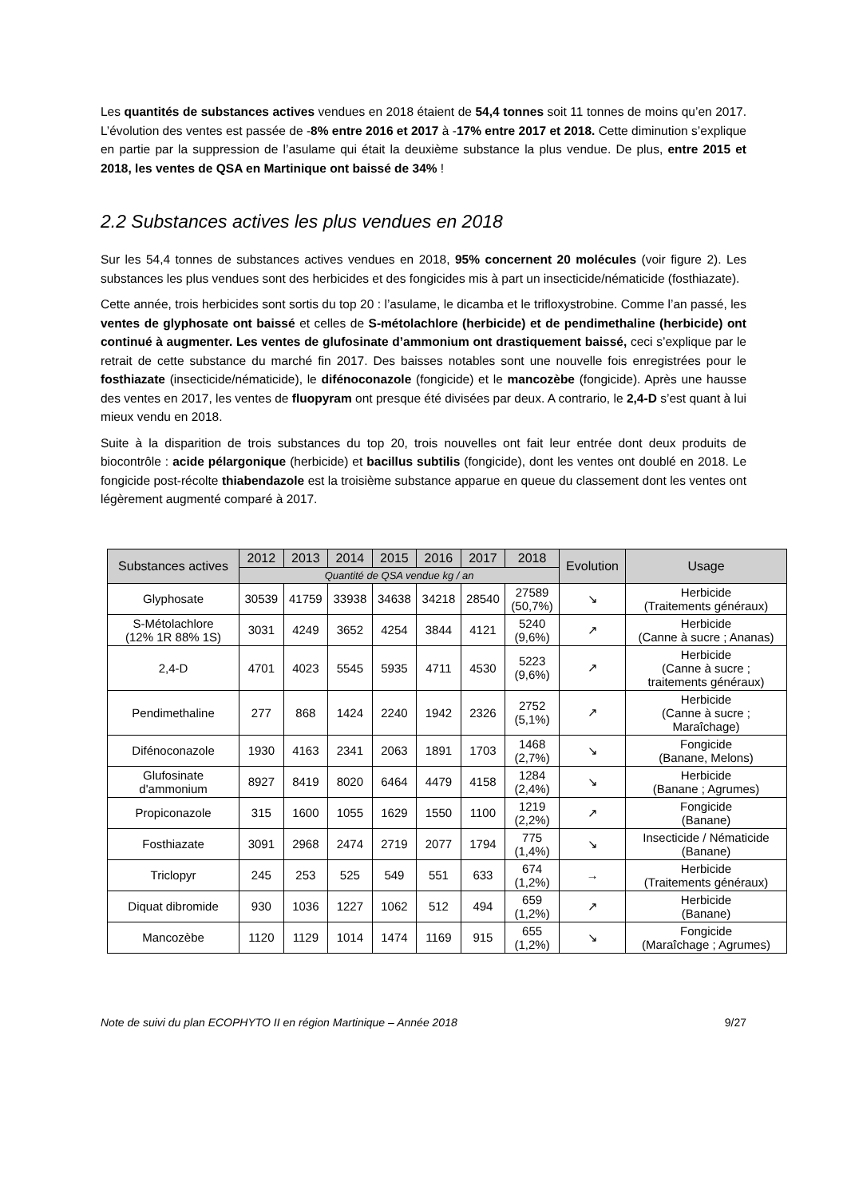Les quantités de substances actives vendues en 2018 étaient de 54,4 tonnes soit 11 tonnes de moins qu’en 2017. L’évolution des ventes est passée de -8% entre 2016 et 2017 à -17% entre 2017 et 2018. Cette diminution s’explique en partie par la suppression de l’asulame qui était la deuxième substance la plus vendue. De plus, entre 2015 et 2018, les ventes de QSA en Martinique ont baissé de 34% !
2.2 Substances actives les plus vendues en 2018
Sur les 54,4 tonnes de substances actives vendues en 2018, 95% concernent 20 molécules (voir figure 2). Les substances les plus vendues sont des herbicides et des fongicides mis à part un insecticide/nématicide (fosthiazate).
Cette année, trois herbicides sont sortis du top 20 : l’asulame, le dicamba et le trifloxystrobine. Comme l’an passé, les ventes de glyphosate ont baissé et celles de S-métolachlore (herbicide) et de pendimethaline (herbicide) ont continué à augmenter. Les ventes de glufosinate d’ammonium ont drastiquement baissé, ceci s’explique par le retrait de cette substance du marché fin 2017. Des baisses notables sont une nouvelle fois enregistrées pour le fosthiazate (insecticide/nématicide), le difénoconazole (fongicide) et le mancozèbe (fongicide). Après une hausse des ventes en 2017, les ventes de fluopyram ont presque été divisées par deux. A contrario, le 2,4-D s’est quant à lui mieux vendu en 2018.
Suite à la disparition de trois substances du top 20, trois nouvelles ont fait leur entrée dont deux produits de biocontrôle : acide pélargonique (herbicide) et bacillus subtilis (fongicide), dont les ventes ont doublé en 2018. Le fongicide post-récolte thiabendazole est la troisième substance apparue en queue du classement dont les ventes ont légèrement augmenté comparé à 2017.
| Substances actives | 2012 | 2013 | 2014 | 2015 | 2016 | 2017 | 2018 | Evolution | Usage |
| --- | --- | --- | --- | --- | --- | --- | --- | --- | --- |
| | Quantité de QSA vendue kg / an | | | | | | | | |
| Glyphosate | 30539 | 41759 | 33938 | 34638 | 34218 | 28540 | 27589 (50,7%) | ↘ | Herbicide (Traitements généraux) |
| S-Métolachlore (12% 1R 88% 1S) | 3031 | 4249 | 3652 | 4254 | 3844 | 4121 | 5240 (9,6%) | ↗ | Herbicide (Canne à sucre ; Ananas) |
| 2,4-D | 4701 | 4023 | 5545 | 5935 | 4711 | 4530 | 5223 (9,6%) | ↗ | Herbicide (Canne à sucre ; traitements généraux) |
| Pendimethaline | 277 | 868 | 1424 | 2240 | 1942 | 2326 | 2752 (5,1%) | ↗ | Herbicide (Canne à sucre ; Maraîchage) |
| Difénoconazole | 1930 | 4163 | 2341 | 2063 | 1891 | 1703 | 1468 (2,7%) | ↘ | Fongicide (Banane, Melons) |
| Glufosinate d'ammonium | 8927 | 8419 | 8020 | 6464 | 4479 | 4158 | 1284 (2,4%) | ↘ | Herbicide (Banane ; Agrumes) |
| Propiconazole | 315 | 1600 | 1055 | 1629 | 1550 | 1100 | 1219 (2,2%) | ↗ | Fongicide (Banane) |
| Fosthiazate | 3091 | 2968 | 2474 | 2719 | 2077 | 1794 | 775 (1,4%) | ↘ | Insecticide / Nématicide (Banane) |
| Triclopyr | 245 | 253 | 525 | 549 | 551 | 633 | 674 (1,2%) | → | Herbicide (Traitements généraux) |
| Diquat dibromide | 930 | 1036 | 1227 | 1062 | 512 | 494 | 659 (1,2%) | ↗ | Herbicide (Banane) |
| Mancozèbe | 1120 | 1129 | 1014 | 1474 | 1169 | 915 | 655 (1,2%) | ↘ | Fongicide (Maraîchage ; Agrumes) |
Note de suivi du plan ECOPHYTO II en région Martinique – Année 2018 9/27